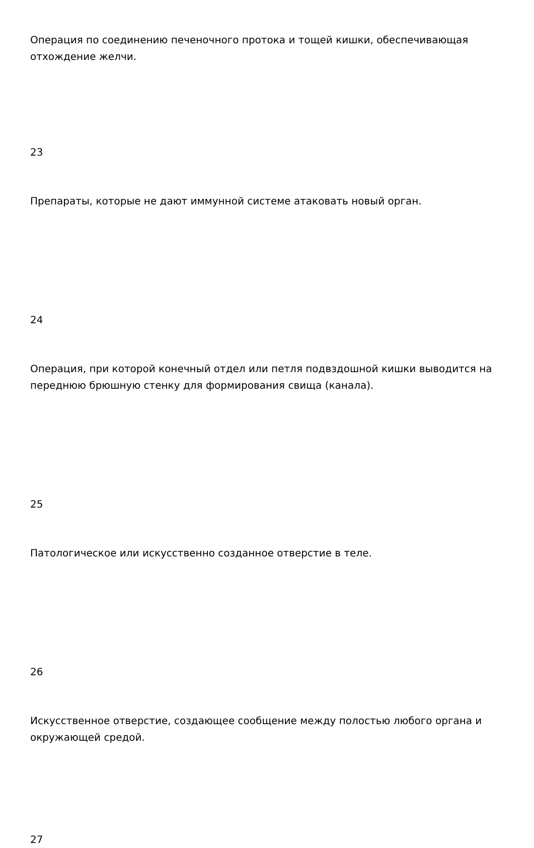Операция по соединению печеночного протока и тощей кишки, обеспечивающая отхождение желчи.
23
Препараты, которые не дают иммунной системе атаковать новый орган.
24
Операция, при которой конечный отдел или петля подвздошной кишки выводится на переднюю брюшную стенку для формирования свища (канала).
25
Патологическое или искусственно созданное отверстие в теле.
26
Искусственное отверстие, создающее сообщение между полостью любого органа и окружающей средой.
27